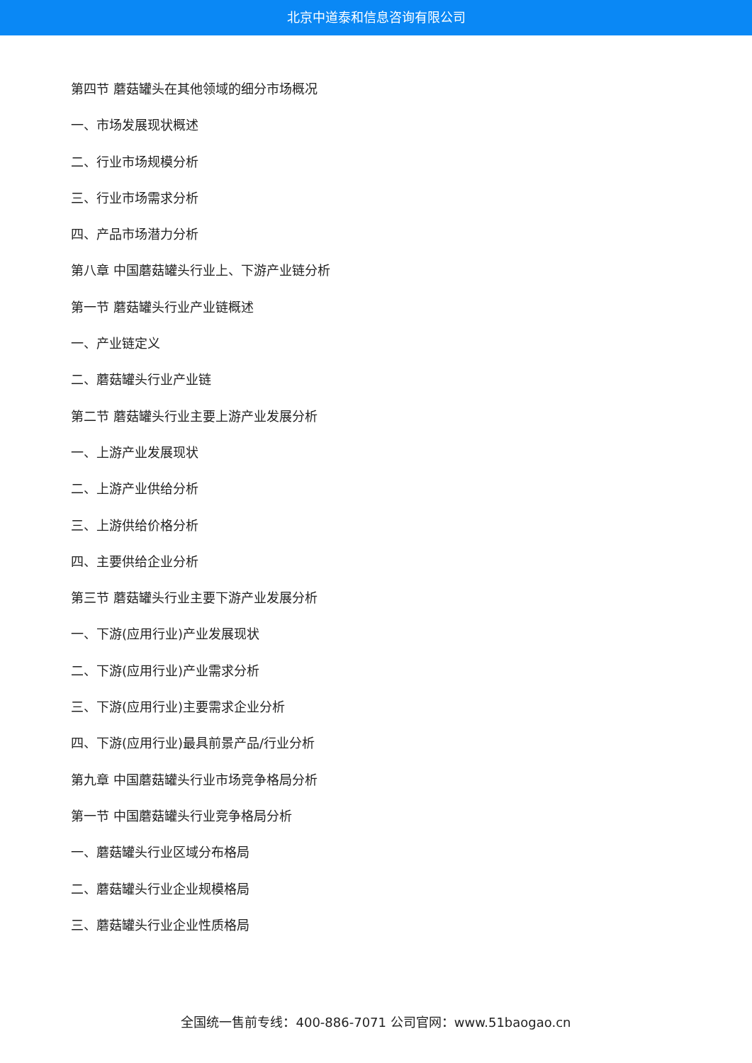北京中道泰和信息咨询有限公司
第四节 蘑菇罐头在其他领域的细分市场概况
一、市场发展现状概述
二、行业市场规模分析
三、行业市场需求分析
四、产品市场潜力分析
第八章 中国蘑菇罐头行业上、下游产业链分析
第一节 蘑菇罐头行业产业链概述
一、产业链定义
二、蘑菇罐头行业产业链
第二节 蘑菇罐头行业主要上游产业发展分析
一、上游产业发展现状
二、上游产业供给分析
三、上游供给价格分析
四、主要供给企业分析
第三节 蘑菇罐头行业主要下游产业发展分析
一、下游(应用行业)产业发展现状
二、下游(应用行业)产业需求分析
三、下游(应用行业)主要需求企业分析
四、下游(应用行业)最具前景产品/行业分析
第九章 中国蘑菇罐头行业市场竞争格局分析
第一节 中国蘑菇罐头行业竞争格局分析
一、蘑菇罐头行业区域分布格局
二、蘑菇罐头行业企业规模格局
三、蘑菇罐头行业企业性质格局
全国统一售前专线：400-886-7071 公司官网：www.51baogao.cn